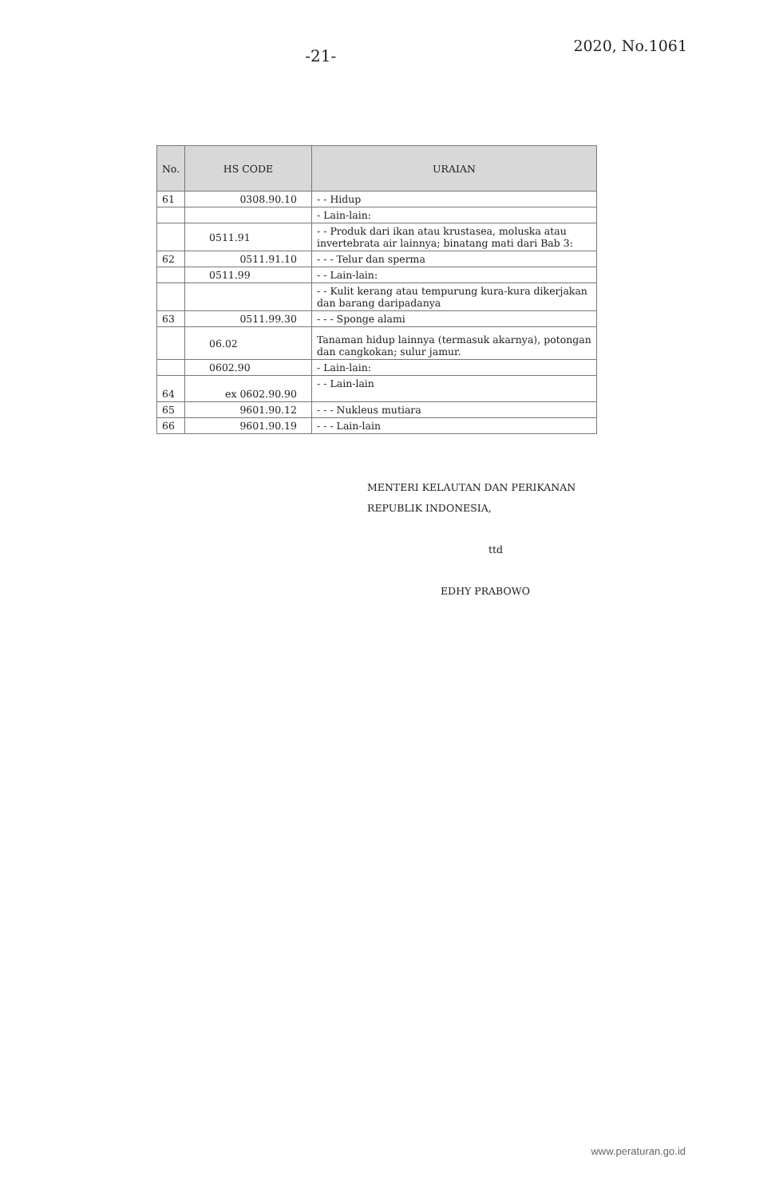-21-
2020, No.1061
| No. | HS CODE | URAIAN |
| --- | --- | --- |
| 61 | 0308.90.10 | - - Hidup |
| | | - Lain-lain: |
| | 0511.91 | - - Produk dari ikan atau krustasea, moluska atau invertebrata air lainnya; binatang mati dari Bab 3: |
| 62 | 0511.91.10 | - - - Telur dan sperma |
| | 0511.99 | - - Lain-lain: |
| | | - - Kulit kerang atau tempurung kura-kura dikerjakan dan barang daripadanya |
| 63 | 0511.99.30 | - - - Sponge alami |
| | 06.02 | Tanaman hidup lainnya (termasuk akarnya), potongan dan cangkokan; sulur jamur. |
| | 0602.90 | - Lain-lain: |
| 64 | ex 0602.90.90 | - - Lain-lain |
| 65 | 9601.90.12 | - - - Nukleus mutiara |
| 66 | 9601.90.19 | - - - Lain-lain |
MENTERI KELAUTAN DAN PERIKANAN
REPUBLIK INDONESIA,
ttd
EDHY PRABOWO
www.peraturan.go.id